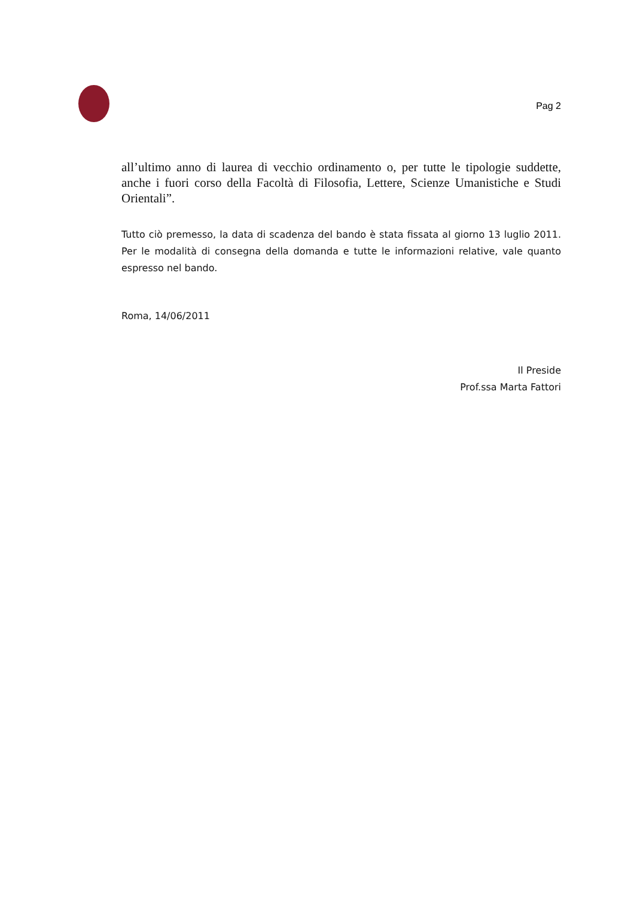Pag 2
all’ultimo anno di laurea di vecchio ordinamento o, per tutte le tipologie suddette, anche i fuori corso della Facoltà di Filosofia, Lettere, Scienze Umanistiche e Studi Orientali”.
Tutto ciò premesso, la data di scadenza del bando è stata fissata al giorno 13 luglio 2011. Per le modalità di consegna della domanda e tutte le informazioni relative, vale quanto espresso nel bando.
Roma, 14/06/2011
Il Preside
Prof.ssa Marta Fattori